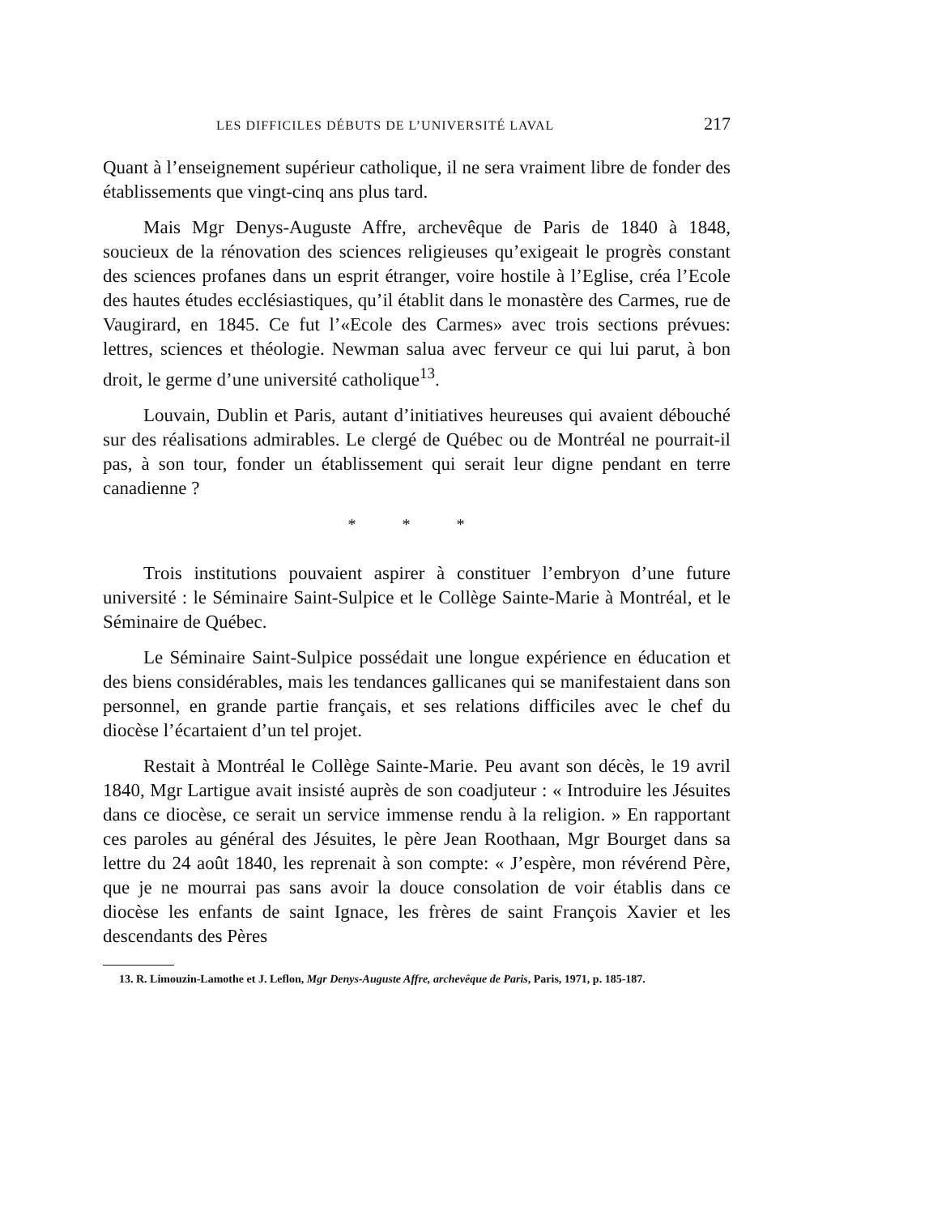LES DIFFICILES DÉBUTS DE L’UNIVERSITÉ LAVAL 217
Quant à l’enseignement supérieur catholique, il ne sera vraiment libre de fonder des établissements que vingt-cinq ans plus tard.
Mais Mgr Denys-Auguste Affre, archevêque de Paris de 1840 à 1848, soucieux de la rénovation des sciences religieuses qu’exigeait le progrès constant des sciences profanes dans un esprit étranger, voire hostile à l’Eglise, créa l’Ecole des hautes études ecclésiastiques, qu’il établit dans le monastère des Carmes, rue de Vaugirard, en 1845. Ce fut l’«Ecole des Carmes» avec trois sections prévues: lettres, sciences et théologie. Newman salua avec ferveur ce qui lui parut, à bon droit, le germe d’une université catholique<sup>13</sup>.
Louvain, Dublin et Paris, autant d’initiatives heureuses qui avaient débouché sur des réalisations admirables. Le clergé de Québec ou de Montréal ne pourrait-il pas, à son tour, fonder un établissement qui serait leur digne pendant en terre canadienne ?
* * *
Trois institutions pouvaient aspirer à constituer l’embryon d’une future université : le Séminaire Saint-Sulpice et le Collège Sainte-Marie à Montréal, et le Séminaire de Québec.
Le Séminaire Saint-Sulpice possédait une longue expérience en éducation et des biens considérables, mais les tendances gallicanes qui se manifestaient dans son personnel, en grande partie français, et ses relations difficiles avec le chef du diocèse l’écartaient d’un tel projet.
Restait à Montréal le Collège Sainte-Marie. Peu avant son décès, le 19 avril 1840, Mgr Lartigue avait insisté auprès de son coadjuteur : « Introduire les Jésuites dans ce diocèse, ce serait un service immense rendu à la religion. » En rapportant ces paroles au général des Jésuites, le père Jean Roothaan, Mgr Bourget dans sa lettre du 24 août 1840, les reprenait à son compte: « J’espère, mon révérend Père, que je ne mourrai pas sans avoir la douce consolation de voir établis dans ce diocèse les enfants de saint Ignace, les frères de saint François Xavier et les descendants des Pères
13. R. Limouzin-Lamothe et J. Leflon, Mgr Denys-Auguste Affre, archevêque de Paris, Paris, 1971, p. 185-187.